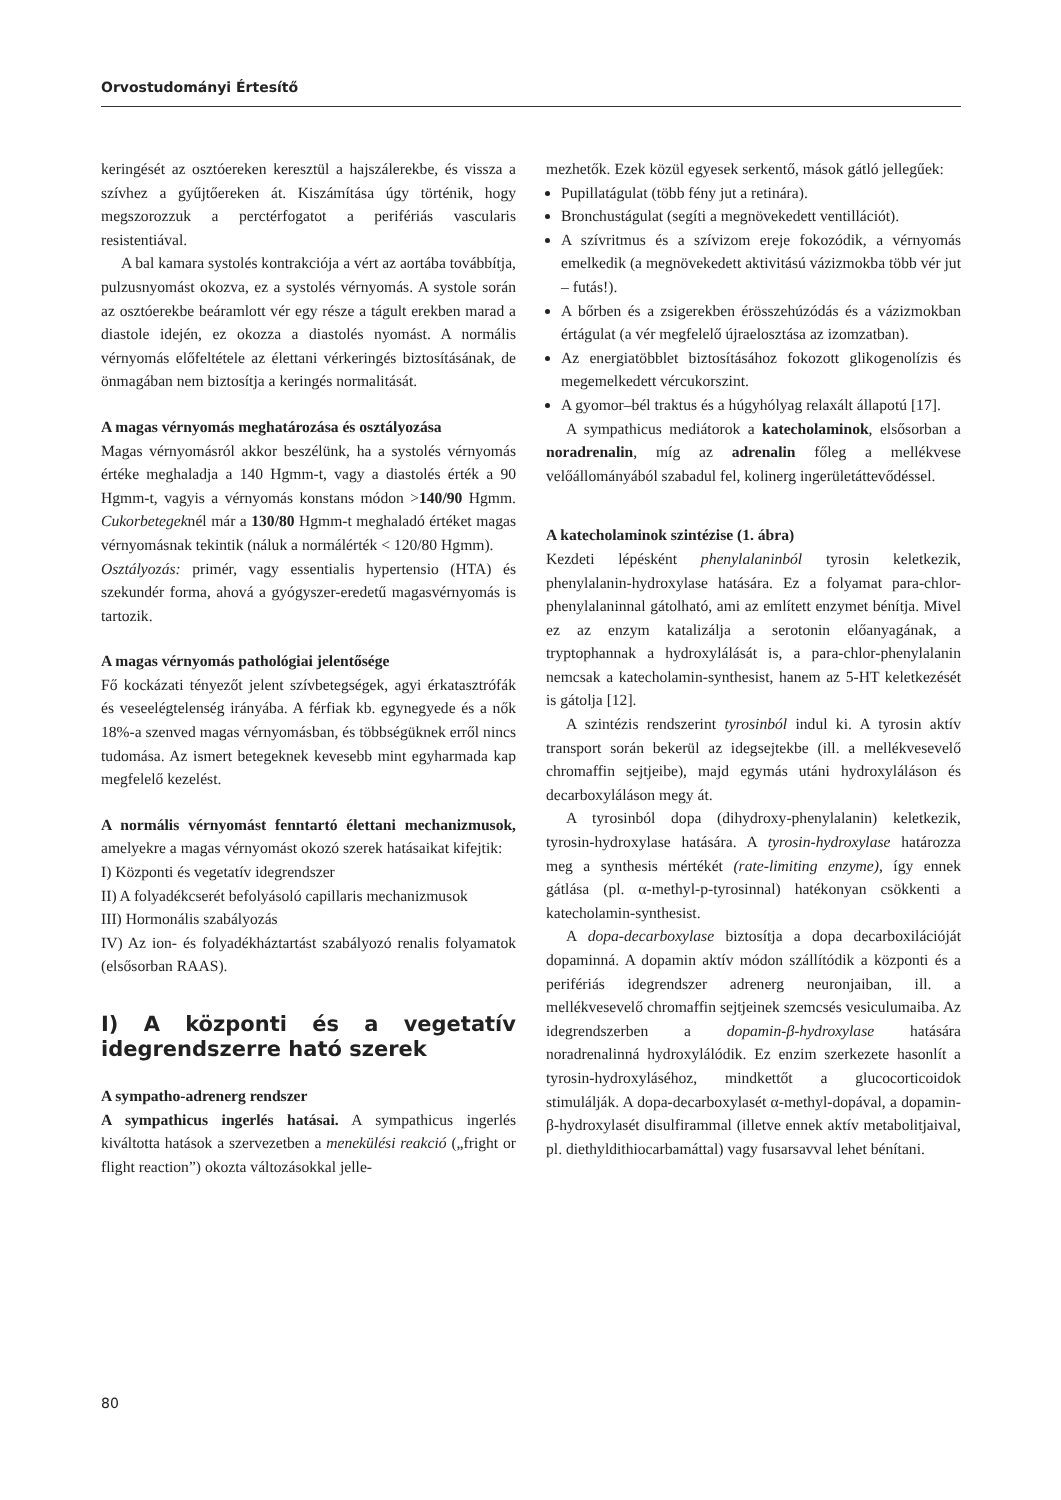Orvostudományi Értesítő
keringését az osztóereken keresztül a hajszálerekbe, és vissza a szívhez a gyűjtőereken át. Kiszámítása úgy történik, hogy megszorozzuk a perctérfogatot a perifériás vascularis resistentiával.
A bal kamara systolés kontrakciója a vért az aortába továbbítja, pulzusnyomást okozva, ez a systolés vérnyomás. A systole során az osztóerekbe beáramlott vér egy része a tágult erekben marad a diastole idején, ez okozza a diastolés nyomást. A normális vérnyomás előfeltétele az élettani vérkeringés biztosításának, de önmagában nem biztosítja a keringés normalitását.
A magas vérnyomás meghatározása és osztályozása
Magas vérnyomásról akkor beszélünk, ha a systolés vérnyomás értéke meghaladja a 140 Hgmm-t, vagy a diastolés érték a 90 Hgmm-t, vagyis a vérnyomás konstans módon >140/90 Hgmm. Cukorbetegeknél már a 130/80 Hgmm-t meghaladó értéket magas vérnyomásnak tekintik (náluk a normálérték < 120/80 Hgmm).
Osztályozás: primér, vagy essentialis hypertensio (HTA) és szekundér forma, ahová a gyógyszer-eredetű magasvérnyomás is tartozik.
A magas vérnyomás pathológiai jelentősége
Fő kockázati tényezőt jelent szívbetegségek, agyi érkatasztrófák és veseelégtelenség irányába. A férfiak kb. egynegyede és a nők 18%-a szenved magas vérnyomásban, és többségüknek erről nincs tudomása. Az ismert betegeknek kevesebb mint egyharmada kap megfelelő kezelést.
A normális vérnyomást fenntartó élettani mechanizmusok, amelyekre a magas vérnyomást okozó szerek hatásaikat kifejtik:
I) Központi és vegetatív idegrendszer
II) A folyadékcserét befolyásoló capillaris mechanizmusok
III) Hormonális szabályozás
IV) Az ion- és folyadékháztartást szabályozó renalis folyamatok (elsősorban RAAS).
I) A központi és a vegetatív idegrendszerre ható szerek
A sympatho-adrenerg rendszer
A sympathicus ingerlés hatásai. A sympathicus ingerlés kiváltotta hatások a szervezetben a menekülési reakció („fright or flight reaction”) okozta változásokkal jelle-
mezhetők. Ezek közül egyesek serkentő, mások gátló jellegűek:
Pupillatágulat (több fény jut a retinára).
Bronchustágulat (segíti a megnövekedett ventillációt).
A szívritmus és a szívizom ereje fokozódik, a vérnyomás emelkedik (a megnövekedett aktivitású vázizmokba több vér jut – futás!).
A bőrben és a zsigerekben érösszehúzódás és a vázizmokban értágulat (a vér megfelelő újraelosztása az izomzatban).
Az energiatöbblet biztosításához fokozott glikogenolízis és megemelkedett vércukorszint.
A gyomor–bél traktus és a húgyhólyag relaxált állapotú [17].
A sympathicus mediátorok a katecholaminok, elsősorban a noradrenalin, míg az adrenalin főleg a mellékvese velőállományából szabadul fel, kolinerg ingerületátte­vődéssel.
A katecholaminok szintézise (1. ábra)
Kezdeti lépésként phenylalaninból tyrosin keletkezik, phenylalanin-hydroxylase hatására. Ez a folyamat para-chlor-phenylalaninnal gátolható, ami az említett enzymet bénítja. Mivel ez az enzym katalizálja a serotonin előanyagának, a tryptophannak a hydroxylálását is, a para-chlor-phenylalanin nemcsak a katecholamin-synthesist, hanem az 5-HT keletkezését is gátolja [12].
A szintézis rendszerint tyrosinból indul ki. A tyrosin aktív transport során bekerül az idegsejtekbe (ill. a mellékvesevelő chromaffin sejtjeibe), majd egymás utáni hydroxyláláson és decarboxyláláson megy át.
A tyrosinból dopa (dihydroxy-phenylalanin) keletkezik, tyrosin-hydroxylase hatására. A tyrosin-hydroxylase határozza meg a synthesis mértékét (rate-limiting enzyme), így ennek gátlása (pl. α-methyl-p-tyrosinnal) hatékonyan csökkenti a katecholamin-synthesist.
A dopa-decarboxylase biztosítja a dopa decarboxilációját dopaminná. A dopamin aktív módon szállítódik a központi és a perifériás idegrendszer adrenerg neuronjaiban, ill. a mellékvesevelő chromaffin sejtjeinek szemcsés vesiculumaiba. Az idegrendszerben a dopamin-β-hydroxylase hatására noradrenalinná hydroxylálódik. Ez enzim szerkezete hasonlít a tyrosin-hydroxyláséhoz, mindkettőt a glucocorticoidok stimulálják. A dopa-decarboxylasét α-methyl-dopával, a dopamin-β-hydroxylasét disulfirammal (illetve ennek aktív metabolitjaival, pl. diethyldithiocarbamáttal) vagy fusarsavval lehet bénítani.
80